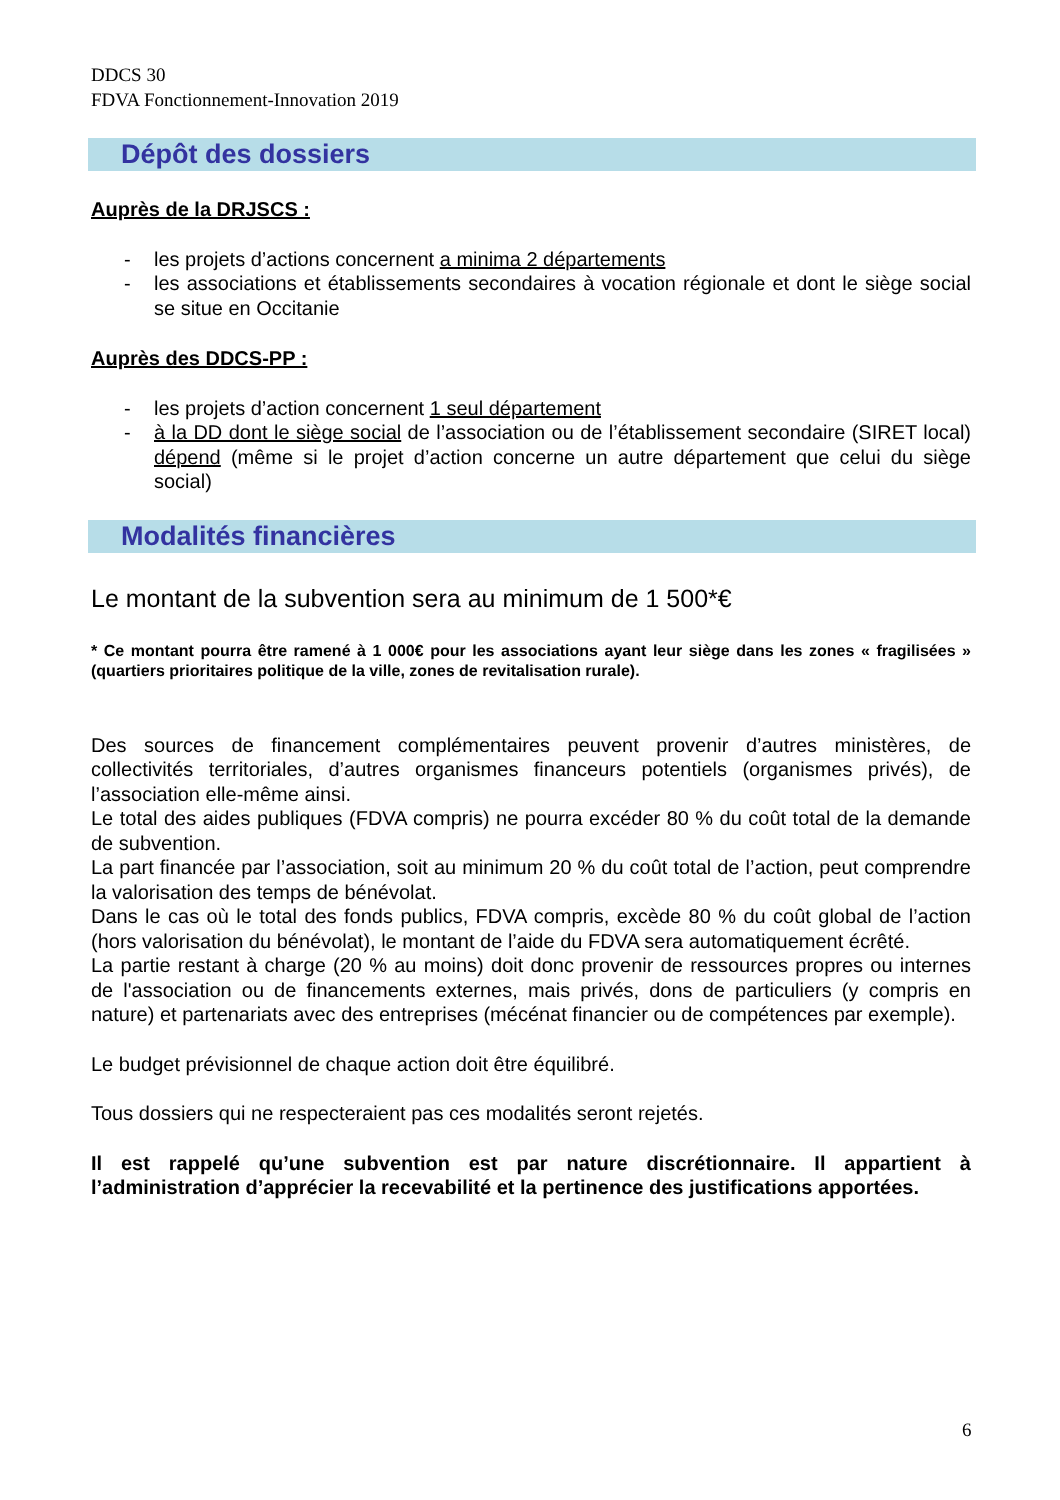DDCS 30
FDVA Fonctionnement-Innovation 2019
Dépôt des dossiers
Auprès de la DRJSCS :
- les projets d’actions concernent a minima 2 départements
- les associations et établissements secondaires à vocation régionale et dont le siège social se situe en Occitanie
Auprès des DDCS-PP :
- les projets d’action concernent 1 seul département
- à la DD dont le siège social de l’association ou de l’établissement secondaire (SIRET local) dépend (même si le projet d’action concerne un autre département que celui du siège social)
Modalités financières
Le montant de la subvention sera au minimum de 1 500*€
* Ce montant pourra être ramené à 1 000€ pour les associations ayant leur siège dans les zones « fragilisées » (quartiers prioritaires politique de la ville, zones de revitalisation rurale).
Des sources de financement complémentaires peuvent provenir d’autres ministères, de collectivités territoriales, d’autres organismes financeurs potentiels (organismes privés), de l’association elle-même ainsi.
Le total des aides publiques (FDVA compris) ne pourra excéder 80 % du coût total de la demande de subvention.
La part financée par l’association, soit au minimum 20 % du coût total de l’action, peut comprendre la valorisation des temps de bénévolat.
Dans le cas où le total des fonds publics, FDVA compris, excède 80 % du coût global de l’action (hors valorisation du bénévolat), le montant de l’aide du FDVA sera automatiquement écrêté.
La partie restant à charge (20 % au moins) doit donc provenir de ressources propres ou internes de l'association ou de financements externes, mais privés, dons de particuliers (y compris en nature) et partenariats avec des entreprises (mécénat financier ou de compétences par exemple).
Le budget prévisionnel de chaque action doit être équilibré.
Tous dossiers qui ne respecteraient pas ces modalités seront rejetés.
Il est rappelé qu’une subvention est par nature discrétionnaire. Il appartient à l’administration d’apprécier la recevabilité et la pertinence des justifications apportées.
6